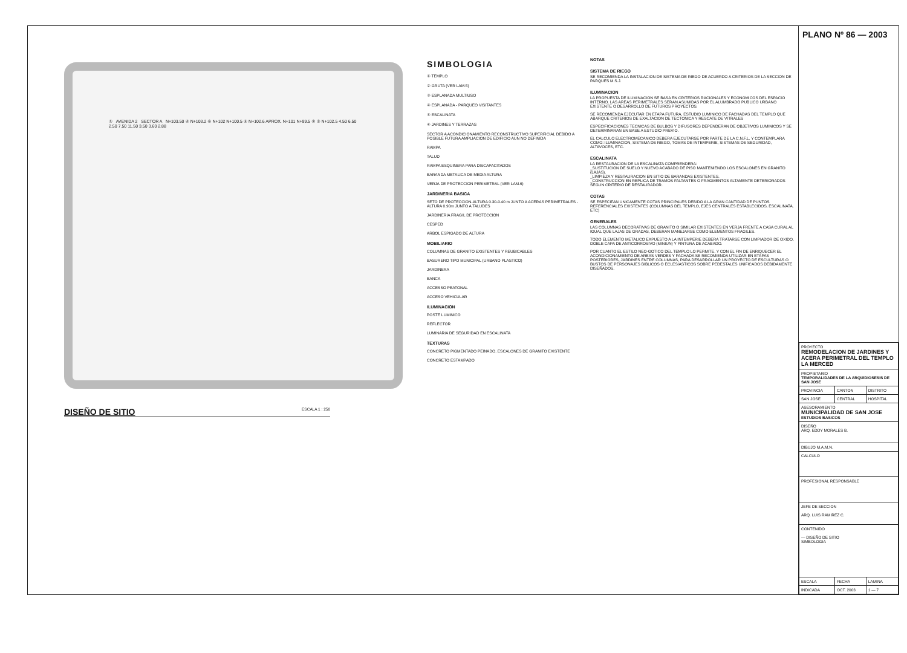① AVENIDA 2 SECTOR A N+103.50 ④ N+103.2 ⑥ N+102 N+100.5 ⑤ N+102.6 APROX. N+101 N+99.5 ② ③ N+102.5 4.50 6.50 2.50 7.50 11.50 3.50 3.60 2.88
DISEÑO DE SITIO ESCALA 1 : 250
SIMBOLOGIA
① TEMPLO
② GRUTA (VER LAM.5)
③ ESPLANADA MULTIUSO
④ ESPLANADA - PARQUEO VISITANTES
⑤ ESCALINATA
⑥ JARDINES Y TERRAZAS
SECTOR A ACONDICIONAMIENTO RECONSTRUCTIVO SUPERFICIAL DEBIDO A POSIBLE FUTURA AMPLIACION DE EDIFICIO AUN NO DEFINIDA
RAMPA
TALUD
RAMPA ESQUINERA PARA DISCAPACITADOS
BARANDA METALICA DE MEDIA ALTURA
VERJA DE PROTECCION PERIMETRAL (VER LAM.6)
JARDINERIA BASICA
SETO DE PROTECCION-ALTURA 0.30-0.40 m JUNTO A ACERAS PERIMETRALES - ALTURA 0.90m JUNTO A TALUDES
JARDINERIA FRAGIL DE PROTECCION
CESPED
ARBOL ESPIGADO DE ALTURA
MOBILIARIO
COLUMNAS DE GRANITO EXISTENTES Y REUBICABLES
BASURERO TIPO MUNICIPAL (URBANO PLASTICO)
JARDINERA
BANCA
ACCESSO PEATONAL
ACCESO VEHICULAR
ILUMINACION
POSTE LUMINICO
REFLECTOR
LUMINARIA DE SEGURIDAD EN ESCALINATA
TEXTURAS
CONCRETO PIGMENTADO PEINADO. ESCALONES DE GRANITO EXISTENTE
CONCRETO ESTAMPADO
NOTAS
SISTEMA DE RIEGO
SE RECOMIENDA LA INSTALACION DE SISTEMA DE RIEGO DE ACUERDO A CRITERIOS DE LA SECCION DE PARQUES M.S.J.
ILUMINACION
LA PROPUESTA DE ILUMINACION SE BASA EN CRITERIOS RACIONALES Y ECONOMICOS DEL ESPACIO INTERNO. LAS AREAS PERIMETRALES SERAN ASUMIDAS POR EL ALUMBRADO PUBLICO URBANO EXISTENTE O DESARROLLO DE FUTUROS PROYECTOS.
SE RECOMIENDA EJECUTAR EN ETAPA FUTURA, ESTUDIO LUMINICO DE FACHADAS DEL TEMPLO QUE ABARQUE CRITERIOS DE EXALTACION DE TECTONICA Y RESCATE DE VITRALES
ESPECIFICACIONES TECNICAS DE BULBOS Y DIFUSORES DEPENDERAN DE OBJETIVOS LUMINICOS Y SE DETERMINARAN EN BASE A ESTUDIO PREVIO.
EL CALCULO ELECTROMECANICO DEBERA EJECUTARSE POR PARTE DE LA C.N.F.L. Y CONTEMPLARA COMO: ILUMINACION, SISTEMA DE RIEGO, TOMAS DE INTEMPERIE, SISTEMAS DE SEGURIDAD, ALTAVOCES, ETC.
ESCALINATA
LA RESTAURACION DE LA ESCALINATA COMPRENDERA:
_SUSTITUCION DE SUELO Y NUEVO ACABADO DE PISO MANTENIENDO LOS ESCALONES EN GRANITO (LAJAS).
_LIMPIEZA Y RESTAURACION EN SITIO DE BARANDAS EXISTENTES.
_CONSTRUCCION EN REPLICA DE TRAMOS FALTANTES O FRAGMENTOS ALTAMENTE DETERIORADOS SEGUN CRITERIO DE RESTAURADOR.
COTAS
SE ESPECIFAN UNICAMENTE COTAS PRINCIPALES DEBIDO A LA GRAN CANTIDAD DE PUNTOS REFERENCIALES EXISTENTES (COLUMNAS DEL TEMPLO, EJES CENTRALES ESTABLECIDOS, ESCALINATA, ETC)
GENERALES
LAS COLUMNAS DECORATIVAS DE GRANITO O SIMILAR EXISTENTES EN VERJA FRENTE A CASA CURAL AL IGUAL QUE LAJAS DE GRADAS, DEBERAN MANEJARSE COMO ELEMENTOS FRAGILES.
TODO ELEMENTO METALICO EXPUESTO A LA INTEMPERIE DEBERA TRATARSE CON LIMPIADOR DE OXIDO, DOBLE CAPA DE ANTICORROSIVO (MINIUN) Y PINTURA DE ACABADO.
POR CUANTO EL ESTILO NEO-GOTICO DEL TEMPLO LO PERMITE, Y CON EL FIN DE ENRIQUECER EL ACONDICIONAMIENTO DE AREAS VERDES Y FACHADA SE RECOMIENDA UTILIZAR EN ETAPAS POSTERIORES, JARDINES ENTRE COLUMNAS, PARA DESARROLLAR UN PROYECTO DE ESCULTURAS O BUSTOS DE PERSONAJES BIBLICOS O ECLESIASTICOS SOBRE PEDESTALES UNIFICADOS DEBIDAMENTE DISEÑADOS.
PLANO Nº 86 — 2003
| PROYECTO REMODELACION DE JARDINES Y ACERA PERIMETRAL DEL TEMPLO LA MERCED | | |
| PROPIETARIO TEMPORALIDADES DE LA ARQUIDIOSESIS DE SAN JOSE | | |
| PROVINCIA | CANTON | DISTRITO |
| SAN JOSE | CENTRAL | HOSPITAL |
| ASESORAMIENTO MUNICIPALIDAD DE SAN JOSE ESTUDIOS BASICOS | | |
| DISEÑO ARQ. EDDY MORALES B. | | |
| DIBUJO M.A.M.N. | | |
| CALCULO | | |
| PROFESIONAL RESPONSABLE | | |
| JEFE DE SECCION ARQ. LUIS RAMIREZ C. | | |
| CONTENIDO — DISEÑO DE SITIO SIMBOLOGIA | | |
| ESCALA | FECHA | LAMINA |
| INDICADA | OCT. 2003 | 1 — 7 |